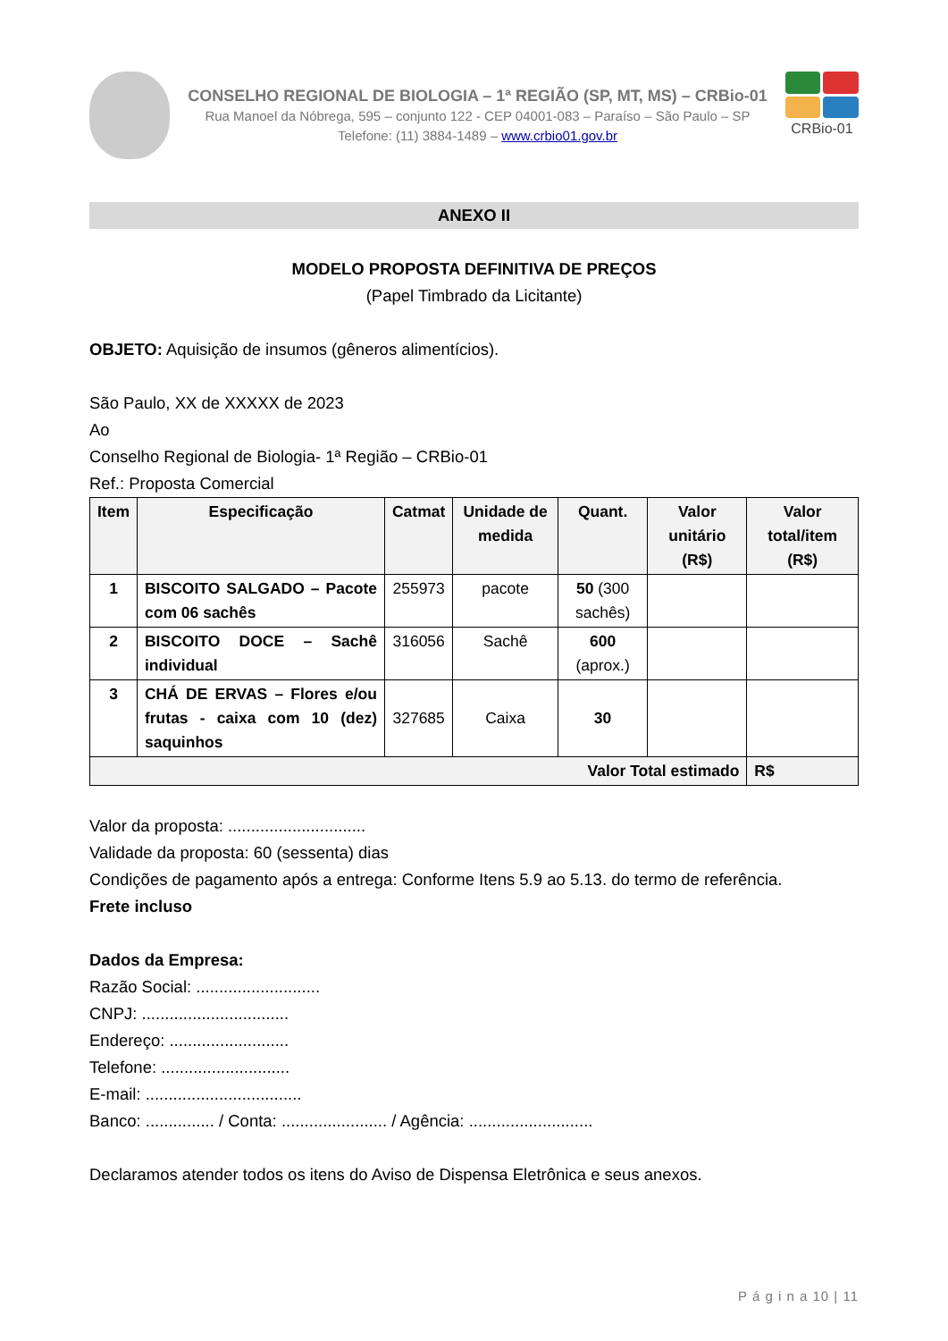CONSELHO REGIONAL DE BIOLOGIA – 1ª REGIÃO (SP, MT, MS) – CRBio-01
Rua Manoel da Nóbrega, 595 – conjunto 122 - CEP 04001-083 – Paraíso – São Paulo – SP
Telefone: (11) 3884-1489 – www.crbio01.gov.br
CRBio-01
ANEXO II
MODELO PROPOSTA DEFINITIVA DE PREÇOS
(Papel Timbrado da Licitante)
OBJETO: Aquisição de insumos (gêneros alimentícios).
São Paulo, XX de XXXXX de 2023
Ao
Conselho Regional de Biologia- 1ª Região – CRBio-01
Ref.: Proposta Comercial
| Item | Especificação | Catmat | Unidade de medida | Quant. | Valor unitário (R$) | Valor total/item (R$) |
| --- | --- | --- | --- | --- | --- | --- |
| 1 | BISCOITO SALGADO – Pacote com 06 sachês | 255973 | pacote | 50 (300 sachês) | | |
| 2 | BISCOITO DOCE – Sachê individual | 316056 | Sachê | 600 (aprox.) | | |
| 3 | CHÁ DE ERVAS – Flores e/ou frutas - caixa com 10 (dez) saquinhos | 327685 | Caixa | 30 | | |
| Valor Total estimado | | | | | | R$ |
Valor da proposta: ..............................
Validade da proposta: 60 (sessenta) dias
Condições de pagamento após a entrega: Conforme Itens 5.9 ao 5.13. do termo de referência.
Frete incluso
Dados da Empresa:
Razão Social: ...........................
CNPJ: ................................
Endereço: ..........................
Telefone: ............................
E-mail: ..................................
Banco: ............... / Conta: ....................... / Agência: ...........................
Declaramos atender todos os itens do Aviso de Dispensa Eletrônica e seus anexos.
P á g i n a 10 | 11